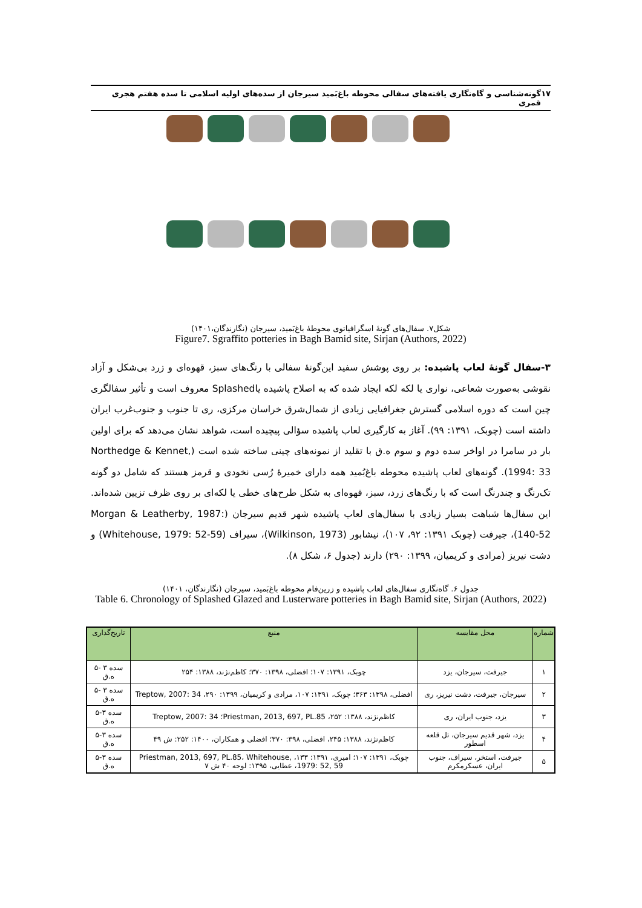۱۷ گونه‌شناسی و گاه‌نگاری یافته‌های سفالی محوطه باغ‌بَمید سیرجان از سده‌های اولیه اسلامی تا سده هفتم هجری قمری
شکل۷. سفال‌های گونۀ اسگرافیاتوی محوطۀ باغ‌بَمید، سیرجان (نگارندگان،۱۴۰۱)
Figure7. Sgraffito potteries in Bagh Bamid site, Sirjan (Authors, 2022)
۳-سفال گونۀ لعاب پاشیده: بر روی پوشش سفید این‌گونۀ سفالی با رنگ‌های سبز، قهوه‌ای و زرد بی‌شکل و آزاد نقوشی به‌صورت شعاعی، نواری یا لکه لکه ایجاد شده که به اصلاح پاشیده یاSplashed معروف است و تأثیر سفالگری چین است که دوره اسلامی گسترش جغرافیایی زیادی از شمال‌شرق خراسان مرکزی، ری تا جنوب و جنوب‌غرب ایران داشته است (چوبک، ۱۳۹۱: ۹۹). آغاز به کارگیری لعاب پاشیده سؤالی پیچیده است، شواهد نشان می‌دهد که برای اولین بار در سامرا در اواخر سده دوم و سوم ه.ق با تقلید از نمونه‌های چینی ساخته شده است (Northedge & Kennet, 1994: 33). گونه‌های لعاب پاشیده محوطه باغ‌بُمید همه دارای خمیرۀ رُسی نخودی و قرمز هستند که شامل دو گونه تک‌رنگ و چندرنگ است که با رنگ‌های زرد، سبز، قهوه‌ای به شکل طرح‌های خطی یا لکه‌ای بر روی ظرف تزیین شده‌اند. این سفال‌ها شباهت بسیار زیادی با سفال‌های لعاب پاشیده شهر قدیم سیرجان (Morgan & Leatherby, 1987: 140-52)، جیرفت (چوبک ۱۳۹۱: ۹۲، ۱۰۷)، نیشابور (Wilkinson, 1973)، سیراف (Whitehouse, 1979: 52-59) و دشت نیریز (مرادی و کریمیان، ۱۳۹۹: ۲۹۰) دارند (جدول ۶، شکل ۸).
جدول ۶. گاه‌نگاری سفال‌های لعاب پاشیده و زرین‌فام محوطه باغ‌بَمید، سیرجان (نگارندگان، ۱۴۰۱)
Table 6. Chronology of Splashed Glazed and Lusterware potteries in Bagh Bamid site, Sirjan (Authors, 2022)
| شماره | محل مقایسه | منبع | تاریخ‌گذاری |
| --- | --- | --- | --- |
| ۱ | جیرفت، سیرجان، یزد | چوبک، ۱۳۹۱: ۱۰۷؛ افضلی، ۱۳۹۸: ۳۷۰؛ کاظم‌نژند، ۱۳۸۸: ۲۵۴ | سده ۳ -۵ ه.ق |
| ۲ | سیرجان، جیرفت، دشت نیریز، ری | افضلی، ۱۳۹۸: ۳۶۳؛ چوبک، ۱۳۹۱: ۱۰۷، مرادی و کریمیان، ۱۳۹۹: ۲۹۰، Treptow, 2007: 34 | سده ۳ -۵ ه.ق |
| ۳ | یزد، جنوب ایران، ری | کاظم‌نژند، ۱۳۸۸: ۲۵۲، Priestman, 2013, 697, PL.85؛ Treptow, 2007: 34 | سده ۳-۵ ه.ق |
| ۴ | یزد، شهر قدیم سیرجان، تل قلعه اسطور | کاظم‌نژند، ۱۳۸۸: ۲۴۵، افضلی، ۳۹۸: ۳۷۰؛ افضلی و همکاران، ۱۴۰۰: ۲۵۲: ش ۴۹ | سده ۳-۵ ه.ق |
| ۵ | جیرفت، استخر، سیراف، جنوب ایران، عسکرمکرم | چوبک، ۱۳۹۱: ۱۰۷؛ امیری، ۱۳۹۱: ۱۳۳، Priestman, 2013, 697, PL.85، Whitehouse, 1979: 52, 59، عطایی، ۱۳۹۵: لوحه ۴۰ ش ۷ | سده ۳-۵ ه.ق |